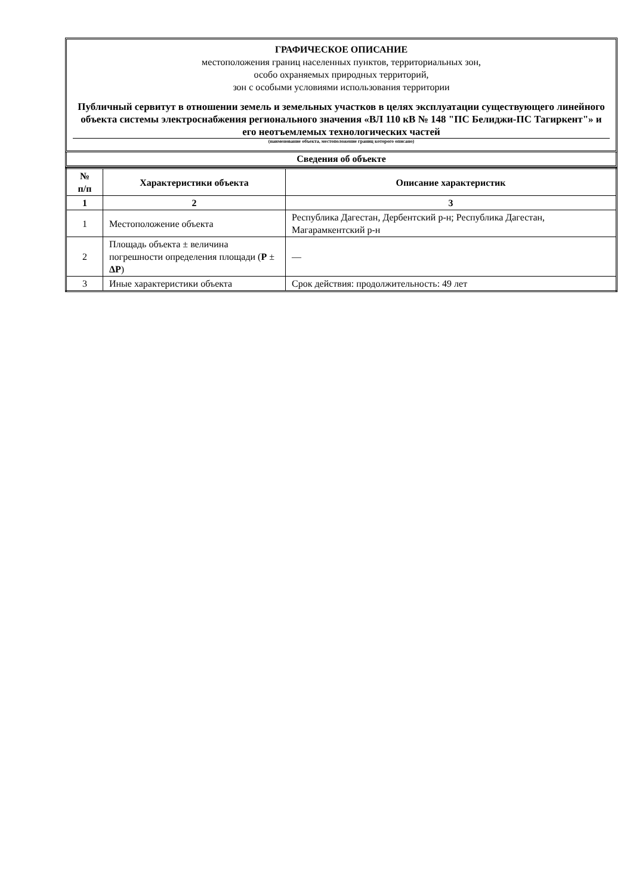ГРАФИЧЕСКОЕ ОПИСАНИЕ
местоположения границ населенных пунктов, территориальных зон,
особо охраняемых природных территорий,
зон с особыми условиями использования территории
Публичный сервитут в отношении земель и земельных участков в целях эксплуатации существующего линейного объекта системы электроснабжения регионального значения «ВЛ 110 кВ № 148 "ПС Белиджи-ПС Тагиркент"» и его неотъемлемых технологических частей
(наименование объекта, местоположение границ которого описано)
Сведения об объекте
| № п/п | Характеристики объекта | Описание характеристик |
| --- | --- | --- |
| 1 | 2 | 3 |
| 1 | Местоположение объекта | Республика Дагестан, Дербентский р-н; Республика Дагестан, Магарамкентский р-н |
| 2 | Площадь объекта ± величина погрешности определения площади ( P ± ΔP ) | — |
| 3 | Иные характеристики объекта | Срок действия: продолжительность: 49 лет |